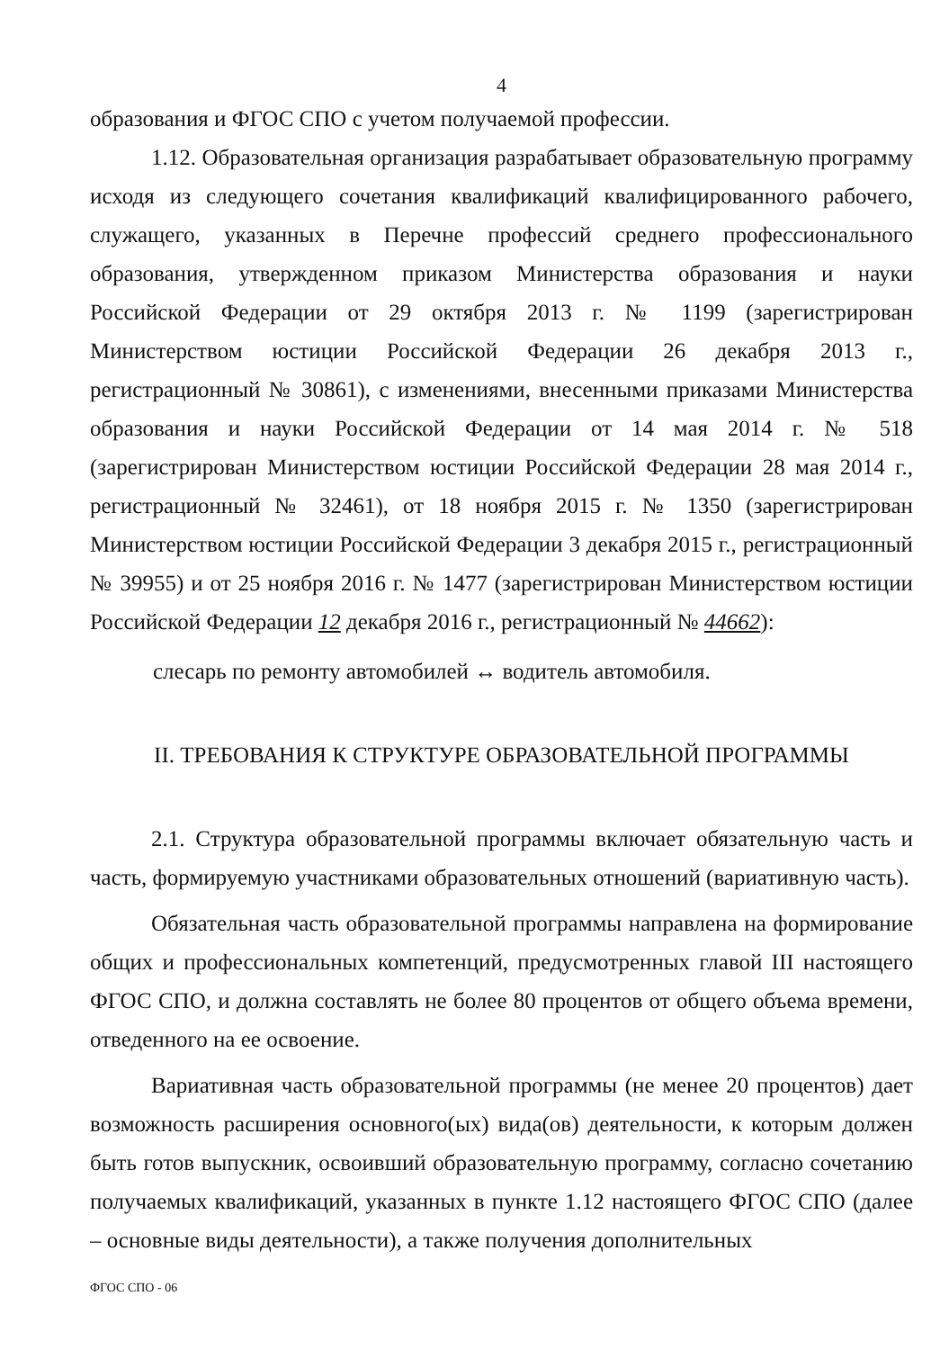4
образования и ФГОС СПО с учетом получаемой профессии.
1.12. Образовательная организация разрабатывает образовательную программу исходя из следующего сочетания квалификаций квалифицированного рабочего, служащего, указанных в Перечне профессий среднего профессионального образования, утвержденном приказом Министерства образования и науки Российской Федерации от 29 октября 2013 г. № 1199 (зарегистрирован Министерством юстиции Российской Федерации 26 декабря 2013 г., регистрационный № 30861), с изменениями, внесенными приказами Министерства образования и науки Российской Федерации от 14 мая 2014 г. № 518 (зарегистрирован Министерством юстиции Российской Федерации 28 мая 2014 г., регистрационный № 32461), от 18 ноября 2015 г. № 1350 (зарегистрирован Министерством юстиции Российской Федерации 3 декабря 2015 г., регистрационный № 39955) и от 25 ноября 2016 г. № 1477 (зарегистрирован Министерством юстиции Российской Федерации 12 декабря 2016 г., регистрационный № 44662):
слесарь по ремонту автомобилей ↔ водитель автомобиля.
II. ТРЕБОВАНИЯ К СТРУКТУРЕ ОБРАЗОВАТЕЛЬНОЙ ПРОГРАММЫ
2.1. Структура образовательной программы включает обязательную часть и часть, формируемую участниками образовательных отношений (вариативную часть).
Обязательная часть образовательной программы направлена на формирование общих и профессиональных компетенций, предусмотренных главой III настоящего ФГОС СПО, и должна составлять не более 80 процентов от общего объема времени, отведенного на ее освоение.
Вариативная часть образовательной программы (не менее 20 процентов) дает возможность расширения основного(ых) вида(ов) деятельности, к которым должен быть готов выпускник, освоивший образовательную программу, согласно сочетанию получаемых квалификаций, указанных в пункте 1.12 настоящего ФГОС СПО (далее – основные виды деятельности), а также получения дополнительных
ФГОС СПО - 06